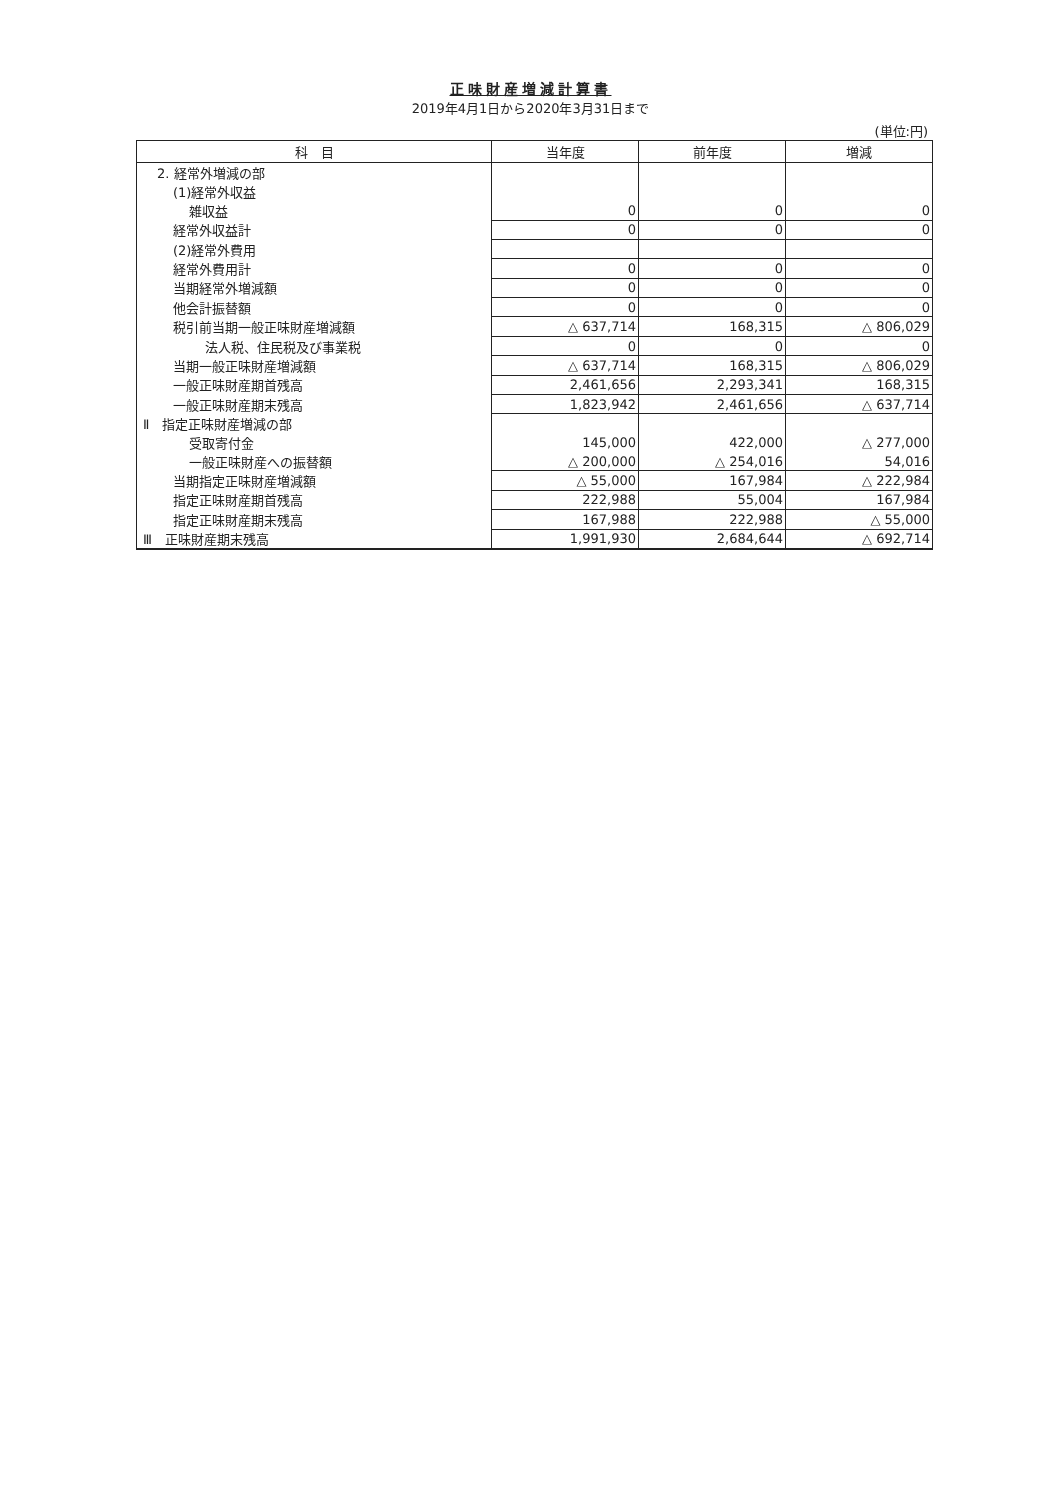正味財産増減計算書
2019年4月1日から2020年3月31日まで
(単位:円)
| 科 目 | 当年度 | 前年度 | 増減 |
| --- | --- | --- | --- |
| 2. 経常外増減の部 | | | |
| (1)経常外収益 | | | |
| 雑収益 | 0 | 0 | 0 |
| 経常外収益計 | 0 | 0 | 0 |
| (2)経常外費用 | | | |
| 経常外費用計 | 0 | 0 | 0 |
| 当期経常外増減額 | 0 | 0 | 0 |
| 他会計振替額 | 0 | 0 | 0 |
| 税引前当期一般正味財産増減額 | △ 637,714 | 168,315 | △ 806,029 |
| 法人税、住民税及び事業税 | 0 | 0 | 0 |
| 当期一般正味財産増減額 | △ 637,714 | 168,315 | △ 806,029 |
| 一般正味財産期首残高 | 2,461,656 | 2,293,341 | 168,315 |
| 一般正味財産期末残高 | 1,823,942 | 2,461,656 | △ 637,714 |
| Ⅱ 指定正味財産増減の部 | | | |
| 受取寄付金 | 145,000 | 422,000 | △ 277,000 |
| 一般正味財産への振替額 | △ 200,000 | △ 254,016 | 54,016 |
| 当期指定正味財産増減額 | △ 55,000 | 167,984 | △ 222,984 |
| 指定正味財産期首残高 | 222,988 | 55,004 | 167,984 |
| 指定正味財産期末残高 | 167,988 | 222,988 | △ 55,000 |
| Ⅲ 正味財産期末残高 | 1,991,930 | 2,684,644 | △ 692,714 |